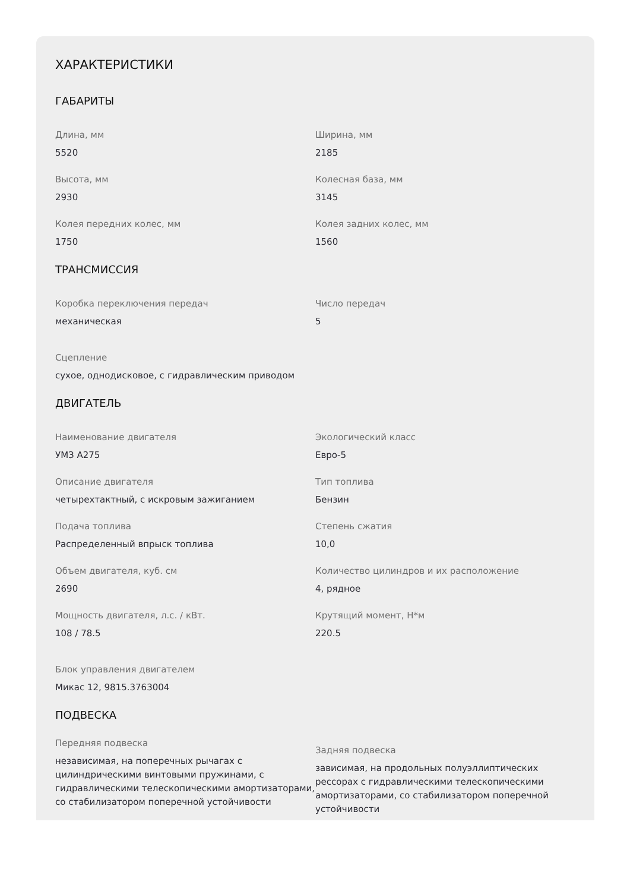ХАРАКТЕРИСТИКИ
ГАБАРИТЫ
Длина, мм
5520
Ширина, мм
2185
Высота, мм
2930
Колесная база, мм
3145
Колея передних колес, мм
1750
Колея задних колес, мм
1560
ТРАНСМИССИЯ
Коробка переключения передач
механическая
Число передач
5
Сцепление
сухое, однодисковое, с гидравлическим приводом
ДВИГАТЕЛЬ
Наименование двигателя
УМЗ А275
Экологический класс
Евро-5
Описание двигателя
четырехтактный, с искровым зажиганием
Тип топлива
Бензин
Подача топлива
Распределенный впрыск топлива
Степень сжатия
10,0
Объем двигателя, куб. см
2690
Количество цилиндров и их расположение
4, рядное
Мощность двигателя, л.с. / кВт.
108 / 78.5
Крутящий момент, Н*м
220.5
Блок управления двигателем
Микас 12, 9815.3763004
ПОДВЕСКА
Передняя подвеска
независимая, на поперечных рычагах с цилиндрическими винтовыми пружинами, с гидравлическими телескопическими амортизаторами, со стабилизатором поперечной устойчивости
Задняя подвеска
зависимая, на продольных полуэллиптических рессорах с гидравлическими телескопическими амортизаторами, со стабилизатором поперечной устойчивости